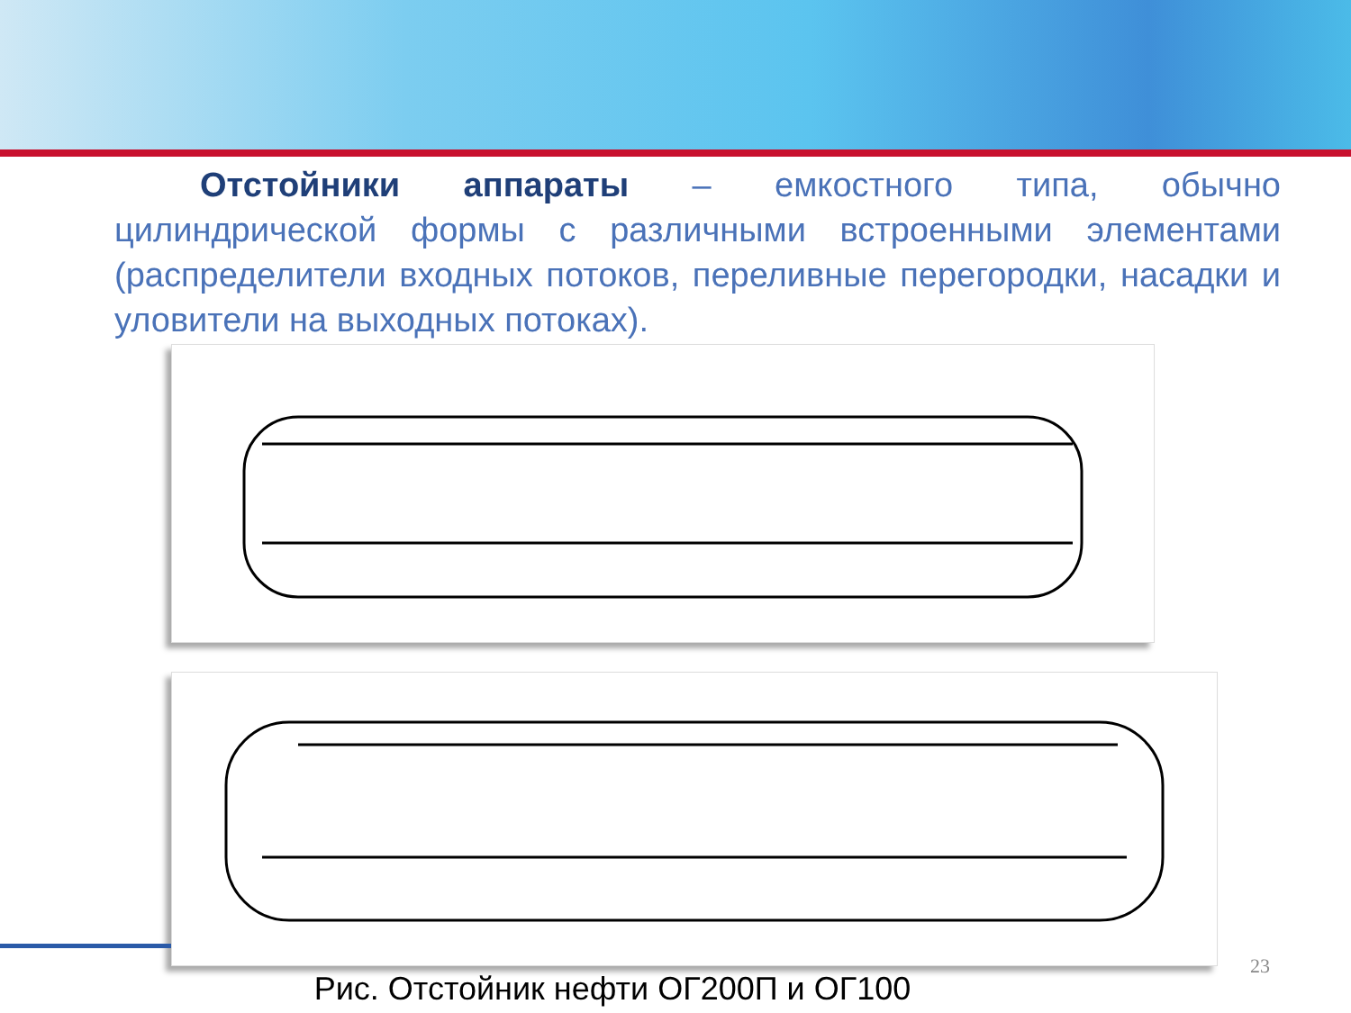Отстойники аппараты – емкостного типа, обычно цилиндрической формы с различными встроенными элементами (распределители входных потоков, переливные перегородки, насадки и уловители на выходных потоках).
Рис. Отстойник нефти ОГ200П и ОГ100
23